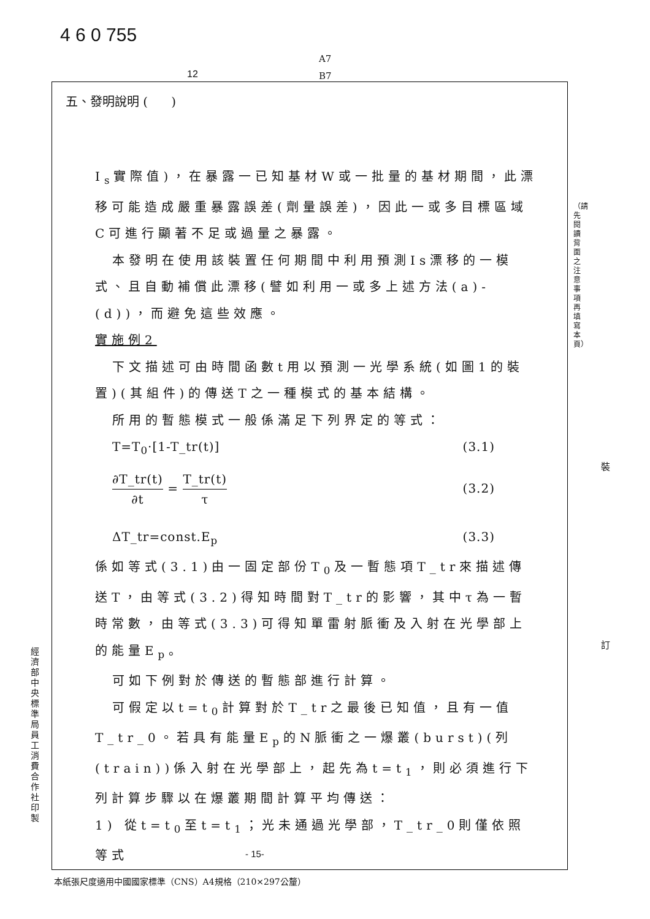4 6 0 755
A7
B7
12
五、發明說明 ( )
I<sub>s</sub>實際值)，在暴露一已知基材W或一批量的基材期間，此漂移可能造成嚴重暴露誤差(劑量誤差)，因此一或多目標區域C可進行顯著不足或過量之暴露。
本發明在使用該裝置任何期間中利用預測Is漂移的一模式、且自動補償此漂移(譬如利用一或多上述方法(a)-(d))，而避免這些效應。
實施例2
下文描述可由時間函數t用以預測一光學系統(如圖1的裝置)(其組件)的傳送T之一種模式的基本結構。
所用的暫態模式一般係滿足下列界定的等式：
T=T<sub>0</sub>·[1-T_tr(t)] (3.1)
∂T_tr(t) ∂t = T_tr(t) τ (3.2)
ΔT_tr=const.E<sub>p</sub> (3.3)
係如等式(3.1)由一固定部份T<sub>0</sub>及一暫態項T_tr來描述傳送T，由等式(3.2)得知時間對T_tr的影響，其中τ為一暫時常數，由等式(3.3)可得知單雷射脈衝及入射在光學部上的能量E<sub>p</sub>。
可如下例對於傳送的暫態部進行計算。
可假定以t=t<sub>0</sub>計算對於T_tr之最後已知值，且有一值T_tr_0。若具有能量E<sub>p</sub>的N脈衝之一爆叢(burst)(列(train))係入射在光學部上，起先為t=t<sub>1</sub>，則必須進行下列計算步驟以在爆叢期間計算平均傳送：
1) 從t=t<sub>0</sub>至t=t<sub>1</sub>；光未通過光學部，T_tr_0則僅依照等式
- 15-
本紙張尺度適用中國國家標準（CNS）A4規格（210×297公釐）
經濟部中央標準局員工消費合作社印製
（請先閱讀背面之注意事項再填寫本頁）
裝
訂